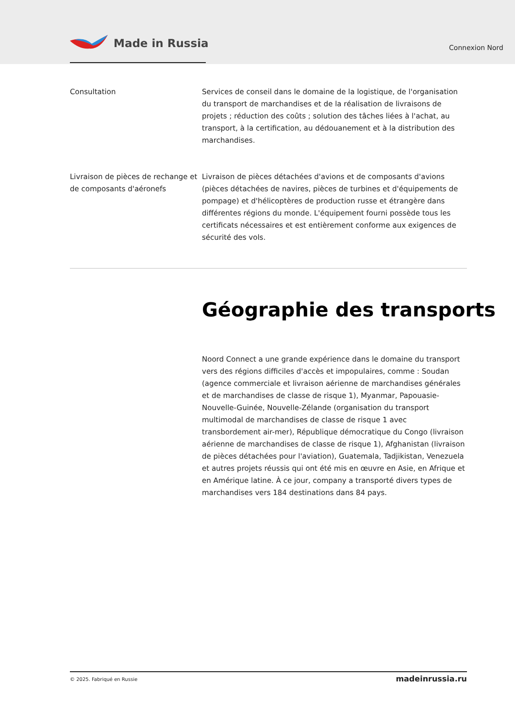Made in Russia
Connexion Nord
Consultation Services de conseil dans le domaine de la logistique, de l'organisation du transport de marchandises et de la réalisation de livraisons de projets ; réduction des coûts ; solution des tâches liées à l'achat, au transport, à la certification, au dédouanement et à la distribution des marchandises.
Livraison de pièces de rechange et de composants d'aéronefs
Livraison de pièces détachées d'avions et de composants d'avions (pièces détachées de navires, pièces de turbines et d'équipements de pompage) et d'hélicoptères de production russe et étrangère dans différentes régions du monde. L'équipement fourni possède tous les certificats nécessaires et est entièrement conforme aux exigences de sécurité des vols.
Géographie des transports
Noord Connect a une grande expérience dans le domaine du transport vers des régions difficiles d'accès et impopulaires, comme : Soudan (agence commerciale et livraison aérienne de marchandises générales et de marchandises de classe de risque 1), Myanmar, Papouasie-Nouvelle-Guinée, Nouvelle-Zélande (organisation du transport multimodal de marchandises de classe de risque 1 avec transbordement air-mer), République démocratique du Congo (livraison aérienne de marchandises de classe de risque 1), Afghanistan (livraison de pièces détachées pour l'aviation), Guatemala, Tadjikistan, Venezuela et autres projets réussis qui ont été mis en œuvre en Asie, en Afrique et en Amérique latine. À ce jour, company a transporté divers types de marchandises vers 184 destinations dans 84 pays.
© 2025. Fabriqué en Russie
madeinrussia.ru